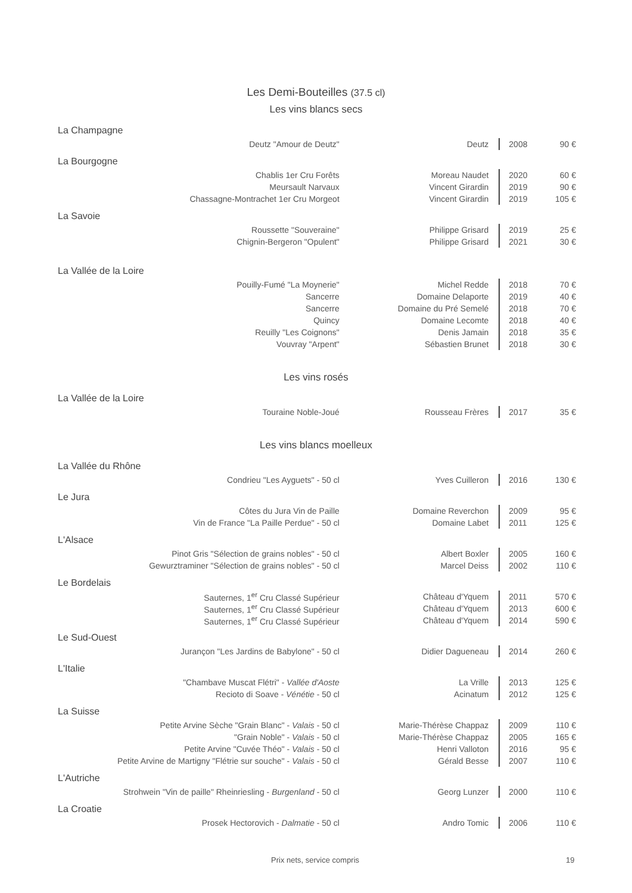Les Demi-Bouteilles (37.5 cl)
Les vins blancs secs
| La Champagne | | | |
| Deutz "Amour de Deutz" | Deutz | 2008 | 90 € |
| La Bourgogne | | | |
| Chablis 1er Cru Forêts | Moreau Naudet | 2020 | 60 € |
| Meursault Narvaux | Vincent Girardin | 2019 | 90 € |
| Chassagne-Montrachet 1er Cru Morgeot | Vincent Girardin | 2019 | 105 € |
| La Savoie | | | |
| Roussette "Souveraine" | Philippe Grisard | 2019 | 25 € |
| Chignin-Bergeron "Opulent" | Philippe Grisard | 2021 | 30 € |
| La Vallée de la Loire | | | |
| Pouilly-Fumé "La Moynerie" | Michel Redde | 2018 | 70 € |
| Sancerre | Domaine Delaporte | 2019 | 40 € |
| Sancerre | Domaine du Pré Semelé | 2018 | 70 € |
| Quincy | Domaine Lecomte | 2018 | 40 € |
| Reuilly "Les Coignons" | Denis Jamain | 2018 | 35 € |
| Vouvray "Arpent" | Sébastien Brunet | 2018 | 30 € |
Les vins rosés
| La Vallée de la Loire | | | |
| Touraine Noble-Joué | Rousseau Frères | 2017 | 35 € |
Les vins blancs moelleux
| La Vallée du Rhône | | | |
| Condrieu "Les Ayguets" - 50 cl | Yves Cuilleron | 2016 | 130 € |
| Le Jura | | | |
| Côtes du Jura Vin de Paille | Domaine Reverchon | 2009 | 95 € |
| Vin de France "La Paille Perdue" - 50 cl | Domaine Labet | 2011 | 125 € |
| L'Alsace | | | |
| Pinot Gris "Sélection de grains nobles" - 50 cl | Albert Boxler | 2005 | 160 € |
| Gewurztraminer "Sélection de grains nobles" - 50 cl | Marcel Deiss | 2002 | 110 € |
| Le Bordelais | | | |
| Sauternes, 1<sup>er</sup> Cru Classé Supérieur | Château d'Yquem | 2011 | 570 € |
| Sauternes, 1<sup>er</sup> Cru Classé Supérieur | Château d'Yquem | 2013 | 600 € |
| Sauternes, 1<sup>er</sup> Cru Classé Supérieur | Château d'Yquem | 2014 | 590 € |
| Le Sud-Ouest | | | |
| Jurançon "Les Jardins de Babylone" - 50 cl | Didier Dagueneau | 2014 | 260 € |
| L'Italie | | | |
| "Chambave Muscat Flétri" - Vallée d'Aoste | La Vrille | 2013 | 125 € |
| Recioto di Soave - Vénétie - 50 cl | Acinatum | 2012 | 125 € |
| La Suisse | | | |
| Petite Arvine Sèche "Grain Blanc" - Valais - 50 cl | Marie-Thérèse Chappaz | 2009 | 110 € |
| "Grain Noble" - Valais - 50 cl | Marie-Thérèse Chappaz | 2005 | 165 € |
| Petite Arvine "Cuvée Théo" - Valais - 50 cl | Henri Valloton | 2016 | 95 € |
| Petite Arvine de Martigny "Flétrie sur souche" - Valais - 50 cl | Gérald Besse | 2007 | 110 € |
| L'Autriche | | | |
| Strohwein "Vin de paille" Rheinriesling - Burgenland - 50 cl | Georg Lunzer | 2000 | 110 € |
| La Croatie | | | |
| Prosek Hectorovich - Dalmatie - 50 cl | Andro Tomic | 2006 | 110 € |
Prix nets, service compris 19